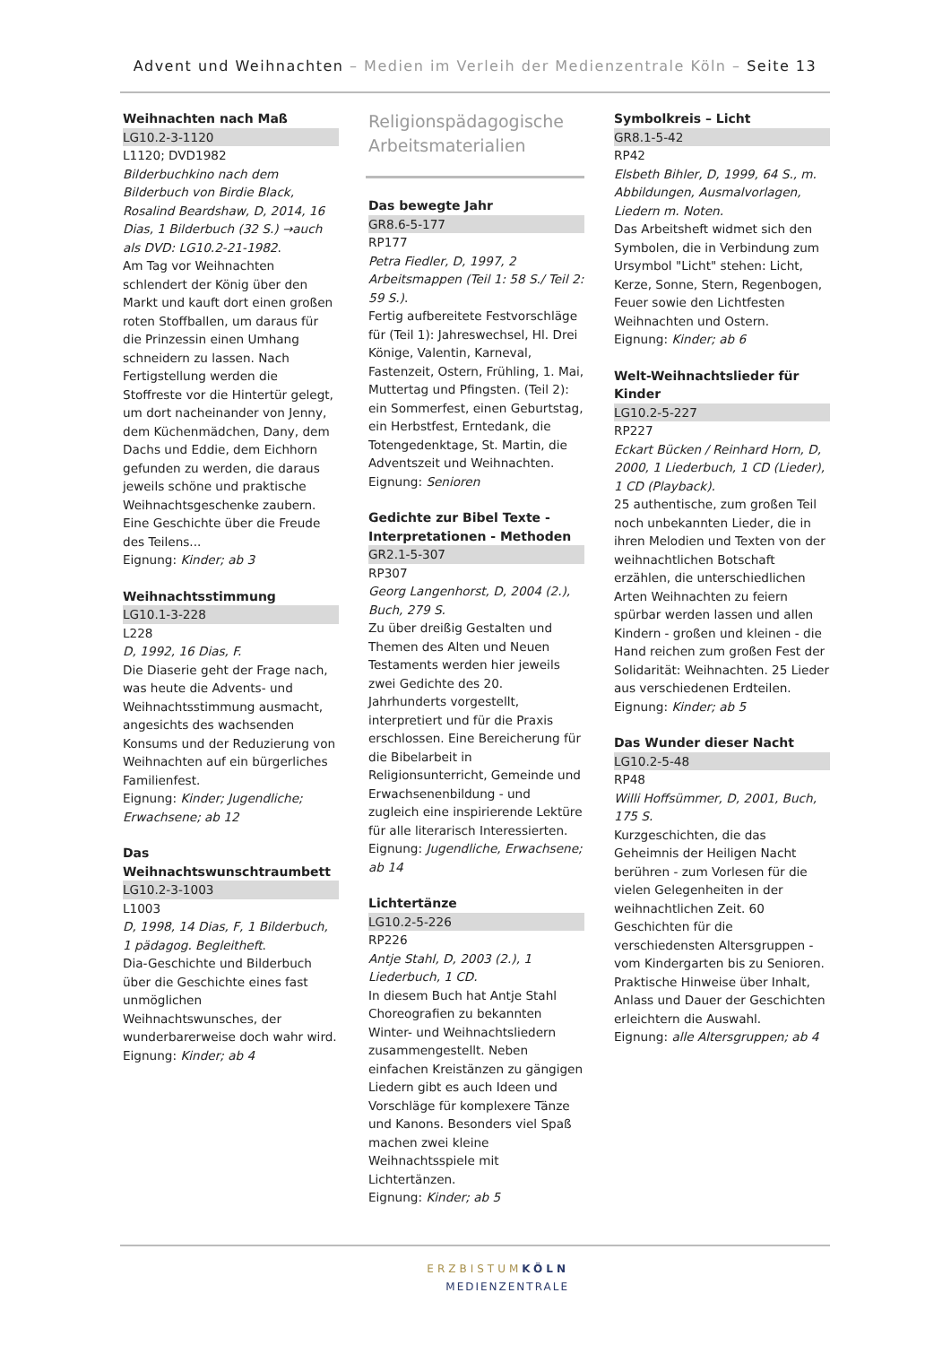Advent und Weihnachten – Medien im Verleih der Medienzentrale Köln – Seite 13
Weihnachten nach Maß
LG10.2-3-1120
L1120; DVD1982
Bilderbuchkino nach dem Bilderbuch von Birdie Black, Rosalind Beardshaw, D, 2014, 16 Dias, 1 Bilderbuch (32 S.) →auch als DVD: LG10.2-21-1982.
Am Tag vor Weihnachten schlendert der König über den Markt und kauft dort einen großen roten Stoffballen, um daraus für die Prinzessin einen Umhang schneidern zu lassen. Nach Fertigstellung werden die Stoffreste vor die Hintertür gelegt, um dort nacheinander von Jenny, dem Küchenmädchen, Dany, dem Dachs und Eddie, dem Eichhorn gefunden zu werden, die daraus jeweils schöne und praktische Weihnachtsgeschenke zaubern. Eine Geschichte über die Freude des Teilens...
Eignung: Kinder; ab 3
Weihnachtsstimmung
LG10.1-3-228
L228
D, 1992, 16 Dias, F.
Die Diaserie geht der Frage nach, was heute die Advents- und Weihnachtsstimmung ausmacht, angesichts des wachsenden Konsums und der Reduzierung von Weihnachten auf ein bürgerliches Familienfest.
Eignung: Kinder; Jugendliche; Erwachsene; ab 12
Das Weihnachtswunschtraumbett
LG10.2-3-1003
L1003
D, 1998, 14 Dias, F, 1 Bilderbuch, 1 pädagog. Begleitheft.
Dia-Geschichte und Bilderbuch über die Geschichte eines fast unmöglichen Weihnachtswunsches, der wunderbarerweise doch wahr wird.
Eignung: Kinder; ab 4
Religionspädagogische Arbeitsmaterialien
Das bewegte Jahr
GR8.6-5-177
RP177
Petra Fiedler, D, 1997, 2 Arbeitsmappen (Teil 1: 58 S./ Teil 2: 59 S.).
Fertig aufbereitete Festvorschläge für (Teil 1): Jahreswechsel, Hl. Drei Könige, Valentin, Karneval, Fastenzeit, Ostern, Frühling, 1. Mai, Muttertag und Pfingsten. (Teil 2): ein Sommerfest, einen Geburtstag, ein Herbstfest, Erntedank, die Totengedenktage, St. Martin, die Adventszeit und Weihnachten.
Eignung: Senioren
Gedichte zur Bibel Texte - Interpretationen - Methoden
GR2.1-5-307
RP307
Georg Langenhorst, D, 2004 (2.), Buch, 279 S.
Zu über dreißig Gestalten und Themen des Alten und Neuen Testaments werden hier jeweils zwei Gedichte des 20. Jahrhunderts vorgestellt, interpretiert und für die Praxis erschlossen. Eine Bereicherung für die Bibelarbeit in Religionsunterricht, Gemeinde und Erwachsenenbildung - und zugleich eine inspirierende Lektüre für alle literarisch Interessierten.
Eignung: Jugendliche, Erwachsene; ab 14
Lichtertänze
LG10.2-5-226
RP226
Antje Stahl, D, 2003 (2.), 1 Liederbuch, 1 CD.
In diesem Buch hat Antje Stahl Choreografien zu bekannten Winter- und Weihnachtsliedern zusammengestellt. Neben einfachen Kreistänzen zu gängigen Liedern gibt es auch Ideen und Vorschläge für komplexere Tänze und Kanons. Besonders viel Spaß machen zwei kleine Weihnachtsspiele mit Lichtertänzen.
Eignung: Kinder; ab 5
Symbolkreis – Licht
GR8.1-5-42
RP42
Elsbeth Bihler, D, 1999, 64 S., m. Abbildungen, Ausmalvorlagen, Liedern m. Noten.
Das Arbeitsheft widmet sich den Symbolen, die in Verbindung zum Ursymbol "Licht" stehen: Licht, Kerze, Sonne, Stern, Regenbogen, Feuer sowie den Lichtfesten Weihnachten und Ostern.
Eignung: Kinder; ab 6
Welt-Weihnachtslieder für Kinder
LG10.2-5-227
RP227
Eckart Bücken / Reinhard Horn, D, 2000, 1 Liederbuch, 1 CD (Lieder), 1 CD (Playback).
25 authentische, zum großen Teil noch unbekannten Lieder, die in ihren Melodien und Texten von der weihnachtlichen Botschaft erzählen, die unterschiedlichen Arten Weihnachten zu feiern spürbar werden lassen und allen Kindern - großen und kleinen - die Hand reichen zum großen Fest der Solidarität: Weihnachten. 25 Lieder aus verschiedenen Erdteilen.
Eignung: Kinder; ab 5
Das Wunder dieser Nacht
LG10.2-5-48
RP48
Willi Hoffsümmer, D, 2001, Buch, 175 S.
Kurzgeschichten, die das Geheimnis der Heiligen Nacht berühren - zum Vorlesen für die vielen Gelegenheiten in der weihnachtlichen Zeit. 60 Geschichten für die verschiedensten Altersgruppen - vom Kindergarten bis zu Senioren. Praktische Hinweise über Inhalt, Anlass und Dauer der Geschichten erleichtern die Auswahl.
Eignung: alle Altersgruppen; ab 4
ERZBISTUM KÖLN
MEDIENZENTRALE